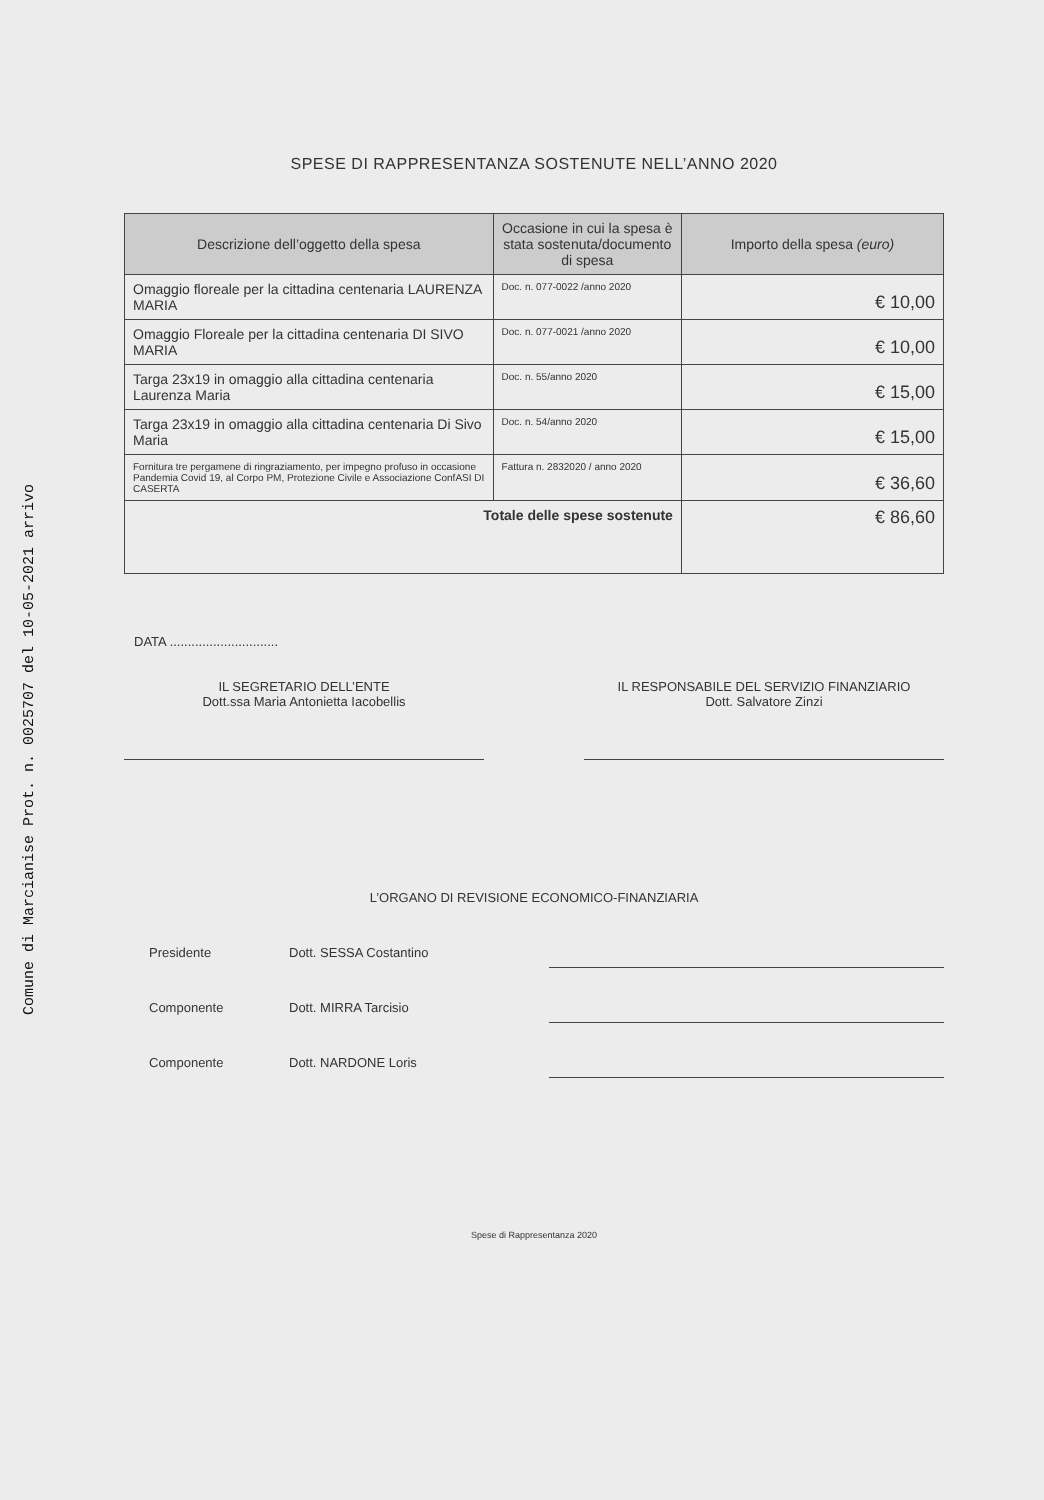Comune di Marcianise Prot. n. 0025707 del 10-05-2021 arrivo
SPESE DI RAPPRESENTANZA SOSTENUTE NELL’ANNO 2020
| Descrizione dell’oggetto della spesa | Occasione in cui la spesa è stata sostenuta/documento di spesa | Importo della spesa (euro) |
| --- | --- | --- |
| Omaggio floreale per la cittadina centenaria LAURENZA MARIA | Doc. n. 077-0022 /anno 2020 | € 10,00 |
| Omaggio Floreale per la cittadina centenaria DI SIVO MARIA | Doc. n. 077-0021 /anno 2020 | € 10,00 |
| Targa 23x19 in omaggio alla cittadina centenaria Laurenza Maria | Doc. n. 55/anno 2020 | € 15,00 |
| Targa 23x19 in omaggio alla cittadina centenaria Di Sivo Maria | Doc. n. 54/anno 2020 | € 15,00 |
| Fornitura tre pergamene di ringraziamento, per impegno profuso in occasione Pandemia Covid 19, al Corpo PM, Protezione Civile e Associazione ConfASI DI CASERTA | Fattura n. 2832020 / anno 2020 | € 36,60 |
| Totale delle spese sostenute | | € 86,60 |
DATA ..............................
IL SEGRETARIO DELL’ENTE
Dott.ssa Maria Antonietta Iacobellis
IL RESPONSABILE DEL SERVIZIO FINANZIARIO
Dott. Salvatore Zinzi
L’ORGANO DI REVISIONE ECONOMICO-FINANZIARIA
Presidente Dott. SESSA Costantino
Componente Dott. MIRRA Tarcisio
Componente Dott. NARDONE Loris
Spese di Rappresentanza 2020